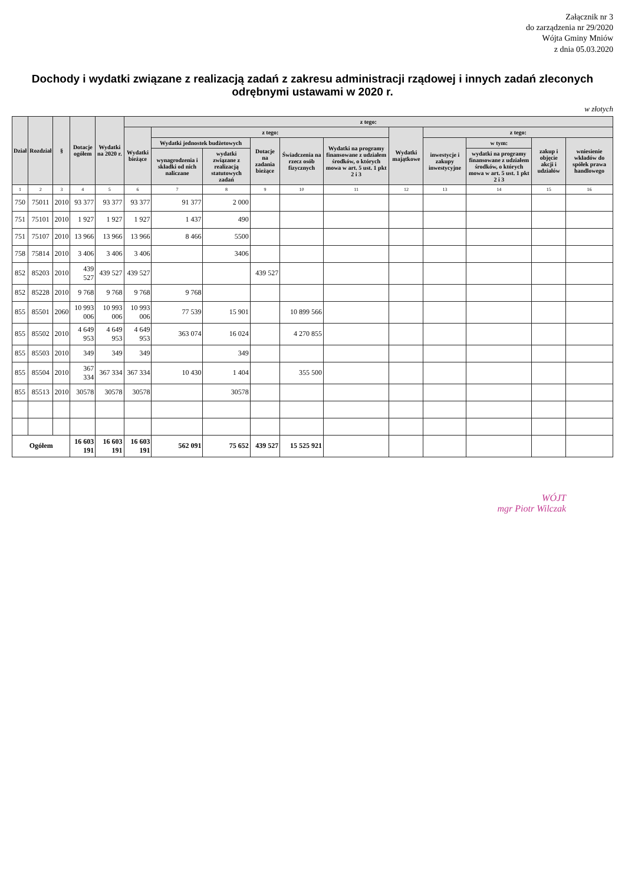Załącznik nr 3
do zarządzenia nr 29/2020
Wójta Gminy Mniów
z dnia 05.03.2020
Dochody i wydatki związane z realizacją zadań z zakresu administracji rządowej i innych zadań zleconych odrębnymi ustawami w 2020 r.
w złotych
| Dział | Rozdział | § | Dotacje ogółem | Wydatki na 2020 r. | z tego: | | | | | | | | | | |
| --- | --- | --- | --- | --- | --- | --- | --- | --- | --- | --- | --- | --- | --- | --- | --- |
| | | | | | Wydatki bieżące | z tego: | | | | | Wydatki majątkowe | z tego: | | | |
| | | | | | | Wydatki jednostek budżetowych | | Dotacje na zadania bieżące | Świadczenia na rzecz osób fizycznych | Wydatki na programy finansowane z udziałem środków, o których mowa w art. 5 ust. 1 pkt 2 i 3 | | inwestycje i zakupy inwestycyjne | w tym: | zakup i objęcie akcji i udziałów | wniesienie wkładów do spółek prawa handlowego |
| | | | | | | wynagrodzenia i składki od nich naliczane | wydatki związane z realizacją statutowych zadań | | | | | | wydatki na programy finansowane z udziałem środków, o których mowa w art. 5 ust. 1 pkt 2 i 3 | | |
| 1 | 2 | 3 | 4 | 5 | 6 | 7 | 8 | 9 | 10 | 11 | 12 | 13 | 14 | 15 | 16 |
| 750 | 75011 | 2010 | 93 377 | 93 377 | 93 377 | 91 377 | 2 000 | | | | | | | | |
| 751 | 75101 | 2010 | 1 927 | 1 927 | 1 927 | 1 437 | 490 | | | | | | | | |
| 751 | 75107 | 2010 | 13 966 | 13 966 | 13 966 | 8 466 | 5500 | | | | | | | | |
| 758 | 75814 | 2010 | 3 406 | 3 406 | 3 406 | | 3406 | | | | | | | | |
| 852 | 85203 | 2010 | 439 527 | 439 527 | 439 527 | | | 439 527 | | | | | | | |
| 852 | 85228 | 2010 | 9 768 | 9 768 | 9 768 | 9 768 | | | | | | | | | |
| 855 | 85501 | 2060 | 10 993 006 | 10 993 006 | 10 993 006 | 77 539 | 15 901 | | 10 899 566 | | | | | | |
| 855 | 85502 | 2010 | 4 649 953 | 4 649 953 | 4 649 953 | 363 074 | 16 024 | | 4 270 855 | | | | | | |
| 855 | 85503 | 2010 | 349 | 349 | 349 | | 349 | | | | | | | | |
| 855 | 85504 | 2010 | 367 334 | 367 334 | 367 334 | 10 430 | 1 404 | | 355 500 | | | | | | |
| 855 | 85513 | 2010 | 30578 | 30578 | 30578 | | 30578 | | | | | | | | |
| Ogółem | | | 16 603 191 | 16 603 191 | 16 603 191 | 562 091 | 75 652 | 439 527 | 15 525 921 | | | | | | |
WÓJT
mgr Piotr Wilczak